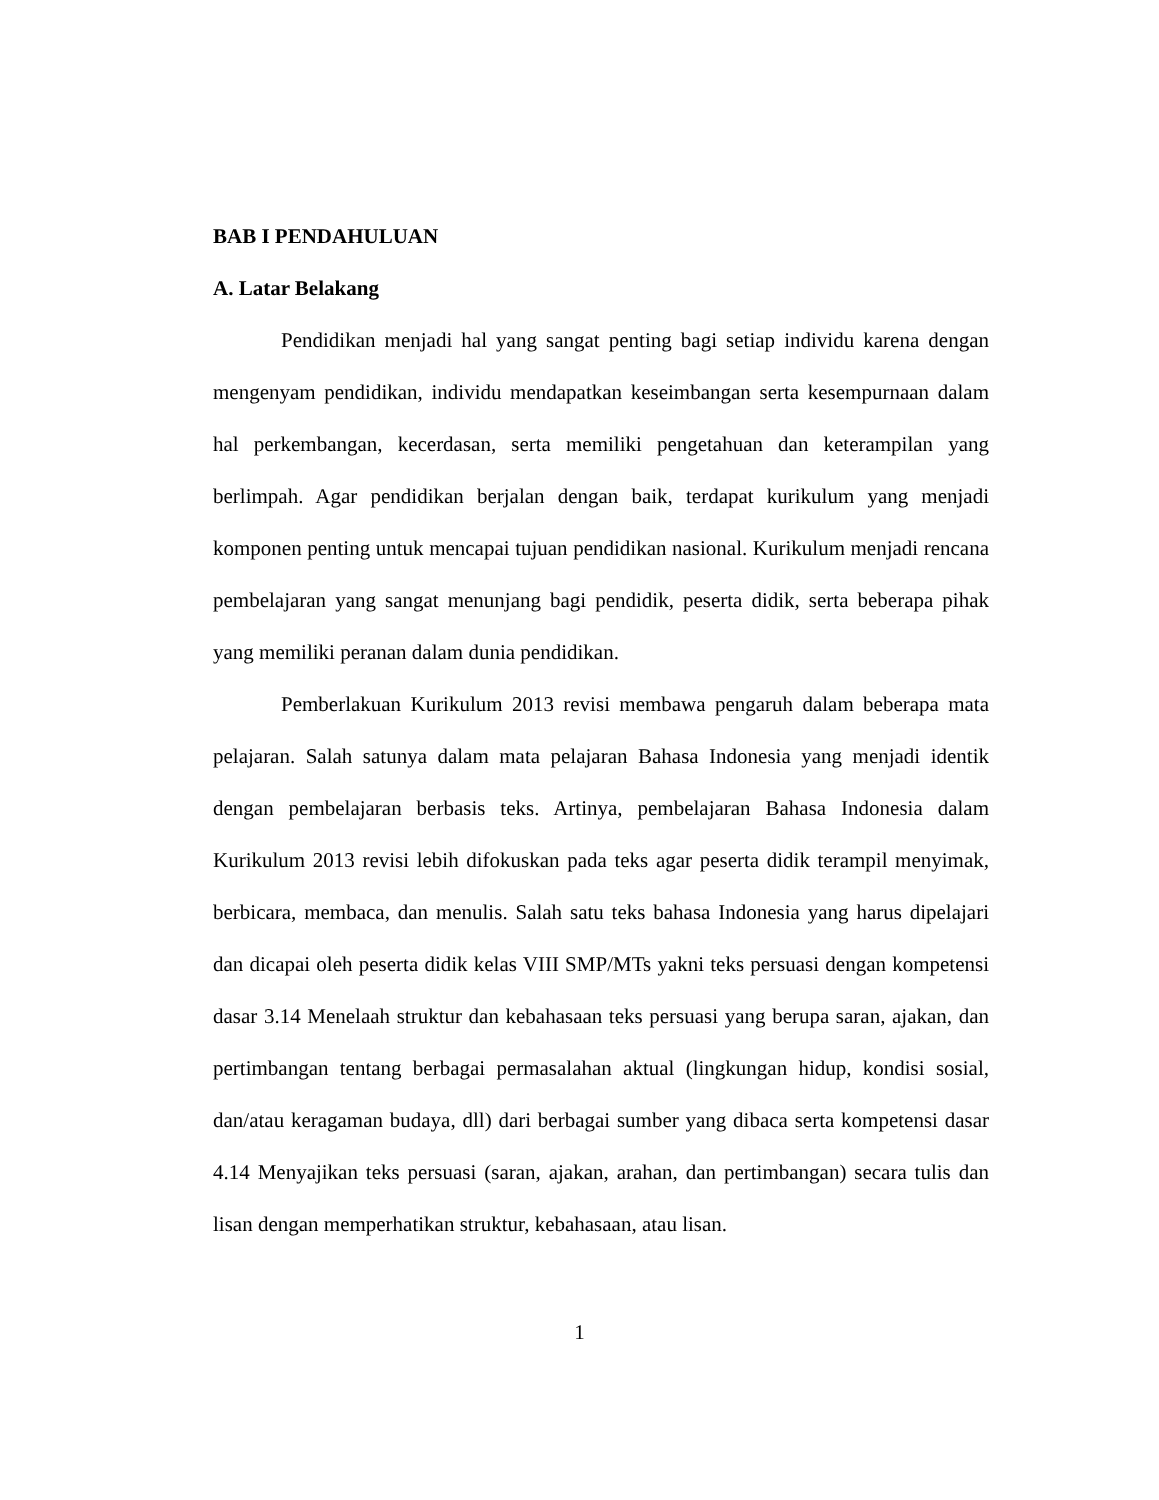BAB I PENDAHULUAN
A. Latar Belakang
Pendidikan menjadi hal yang sangat penting bagi setiap individu karena dengan mengenyam pendidikan, individu mendapatkan keseimbangan serta kesempurnaan dalam hal perkembangan, kecerdasan, serta memiliki pengetahuan dan keterampilan yang berlimpah. Agar pendidikan berjalan dengan baik, terdapat kurikulum yang menjadi komponen penting untuk mencapai tujuan pendidikan nasional. Kurikulum menjadi rencana pembelajaran yang sangat menunjang bagi pendidik, peserta didik, serta beberapa pihak yang memiliki peranan dalam dunia pendidikan.
Pemberlakuan Kurikulum 2013 revisi membawa pengaruh dalam beberapa mata pelajaran. Salah satunya dalam mata pelajaran Bahasa Indonesia yang menjadi identik dengan pembelajaran berbasis teks. Artinya, pembelajaran Bahasa Indonesia dalam Kurikulum 2013 revisi lebih difokuskan pada teks agar peserta didik terampil menyimak, berbicara, membaca, dan menulis. Salah satu teks bahasa Indonesia yang harus dipelajari dan dicapai oleh peserta didik kelas VIII SMP/MTs yakni teks persuasi dengan kompetensi dasar 3.14 Menelaah struktur dan kebahasaan teks persuasi yang berupa saran, ajakan, dan pertimbangan tentang berbagai permasalahan aktual (lingkungan hidup, kondisi sosial, dan/atau keragaman budaya, dll) dari berbagai sumber yang dibaca serta kompetensi dasar 4.14 Menyajikan teks persuasi (saran, ajakan, arahan, dan pertimbangan) secara tulis dan lisan dengan memperhatikan struktur, kebahasaan, atau lisan.
1